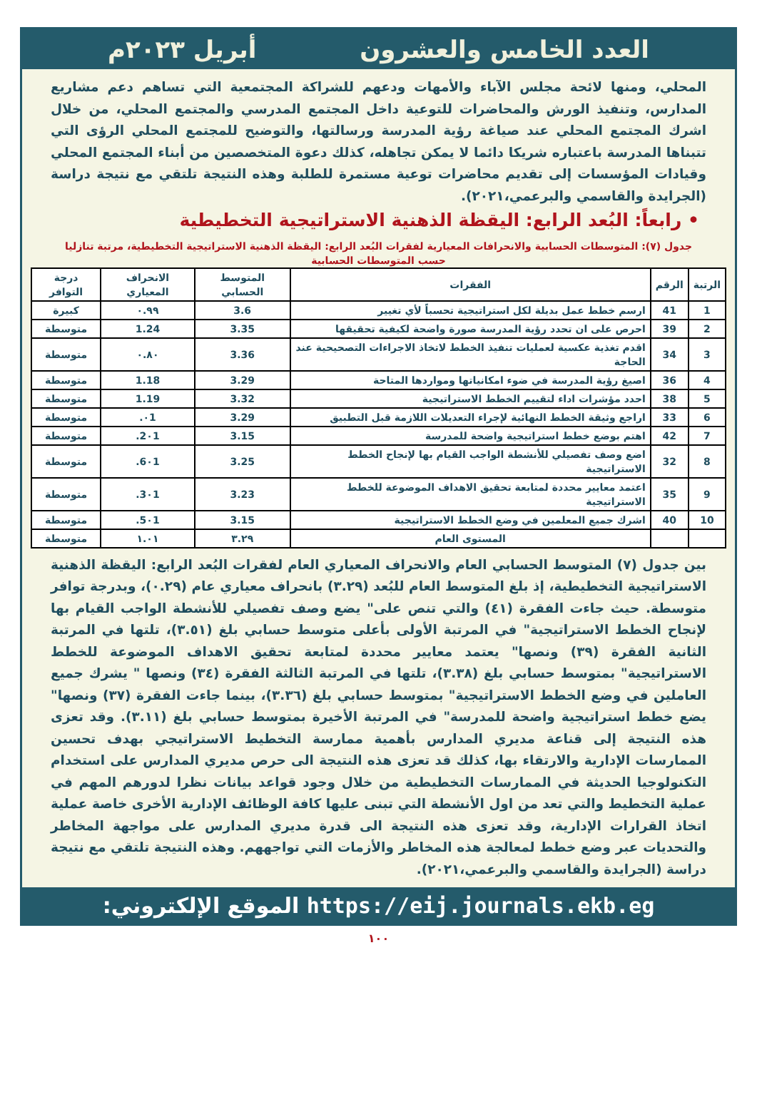العدد الخامس والعشرون أبريل ٢٠٢٣م
المحلي، ومنها لائحة مجلس الآباء والأمهات ودعهم للشراكة المجتمعية التي تساهم دعم مشاريع المدارس، وتنفيذ الورش والمحاضرات للتوعية داخل المجتمع المدرسي والمجتمع المحلي، من خلال اشرك المجتمع المحلي عند صياغة رؤية المدرسة ورسالتها، والتوضيح للمجتمع المحلي الرؤى التي تتبناها المدرسة باعتباره شريكا دائما لا يمكن تجاهله، كذلك دعوة المتخصصين من أبناء المجتمع المحلي وقيادات المؤسسات إلى تقديم محاضرات توعية مستمرة للطلبة وهذه النتيجة تلتقي مع نتيجة دراسة (الجرايدة والقاسمي والبرعمي،٢٠٢١).
• رابعاً: البُعد الرابع: اليقظة الذهنية الاستراتيجية التخطيطية
جدول (٧): المتوسطات الحسابية والانحرافات المعيارية لفقرات البُعد الرابع: اليقظة الذهنية الاستراتيجية التخطيطية، مرتبة تنازليا حسب المتوسطات الحسابية
| الرتبة | الرقم | الفقرات | المتوسط الحسابي | الانحراف المعياري | درجة التوافر |
| --- | --- | --- | --- | --- | --- |
| 1 | 41 | ارسم خطط عمل بديلة لكل استراتيجية تحسباً لأي تغيير | 3.6 | ٠.٩٩ | كبيرة |
| 2 | 39 | احرص على ان تحدد رؤية المدرسة صورة واضحة لكيفية تحقيقها | 3.35 | 1.24 | متوسطة |
| 3 | 34 | اقدم تغذية عكسية لعمليات تنفيذ الخطط لاتخاذ الاجراءات التصحيحية عند الحاجة | 3.36 | ٠.٨٠ | متوسطة |
| 4 | 36 | اصيغ رؤية المدرسة في ضوء امكانياتها ومواردها المتاحة | 3.29 | 1.18 | متوسطة |
| 5 | 38 | احدد مؤشرات اداء لتقييم الخطط الاستراتيجية | 3.32 | 1.19 | متوسطة |
| 6 | 33 | اراجع وثيقة الخطط النهائية لإجراء التعديلات اللازمة قبل التطبيق | 3.29 | ٠1. | متوسطة |
| 7 | 42 | اهتم بوضع خطط استراتيجية واضحة للمدرسة | 3.15 | 2٠1. | متوسطة |
| 8 | 32 | اضع وصف تفصيلي للأنشطة الواجب القيام بها لإنجاح الخطط الاستراتيجية | 3.25 | 6٠1. | متوسطة |
| 9 | 35 | اعتمد معايير محددة لمتابعة تحقيق الاهداف الموضوعة للخطط الاستراتيجية | 3.23 | 3٠1. | متوسطة |
| 10 | 40 | اشرك جميع المعلمين في وضع الخطط الاستراتيجية | 3.15 | 5٠1. | متوسطة |
| | | المستوى العام | ٣.٢٩ | ١.٠١ | متوسطة |
بين جدول (٧) المتوسط الحسابي العام والانحراف المعياري العام لفقرات البُعد الرابع: اليقظة الذهنية الاستراتيجية التخطيطية، إذ بلغ المتوسط العام للبُعد (٣.٢٩) بانحراف معياري عام (٠.٢٩)، وبدرجة توافر متوسطة. حيث جاءت الفقرة (٤١) والتي تنص على" يضع وصف تفصيلي للأنشطة الواجب القيام بها لإنجاح الخطط الاستراتيجية" في المرتبة الأولى بأعلى متوسط حسابي بلغ (٣.٥١)، تلتها في المرتبة الثانية الفقرة (٣٩) ونصها" يعتمد معايير محددة لمتابعة تحقيق الاهداف الموضوعة للخطط الاستراتيجية" بمتوسط حسابي بلغ (٣.٣٨)، تلتها في المرتبة الثالثة الفقرة (٣٤) ونصها " يشرك جميع العاملين في وضع الخطط الاستراتيجية" بمتوسط حسابي بلغ (٣.٣٦)، بينما جاءت الفقرة (٣٧) ونصها" يضع خطط استراتيجية واضحة للمدرسة" في المرتبة الأخيرة بمتوسط حسابي بلغ (٣.١١). وقد تعزى هذه النتيجة إلى قناعة مديري المدارس بأهمية ممارسة التخطيط الاستراتيجي بهدف تحسين الممارسات الإدارية والارتقاء بها، كذلك قد تعزى هذه النتيجة الى حرص مديري المدارس على استخدام التكنولوجيا الحديثة في الممارسات التخطيطية من خلال وجود قواعد بيانات نظرا لدورهم المهم في عملية التخطيط والتي تعد من اول الأنشطة التي تبنى عليها كافة الوظائف الإدارية الأخرى خاصة عملية اتخاذ القرارات الإدارية، وقد تعزى هذه النتيجة الى قدرة مديري المدارس على مواجهة المخاطر والتحديات عبر وضع خطط لمعالجة هذه المخاطر والأزمات التي تواجههم. وهذه النتيجة تلتقي مع نتيجة دراسة (الجرايدة والقاسمي والبرعمي،٢٠٢١).
الموقع الإلكتروني: https://eij.journals.ekb.eg
١٠٠